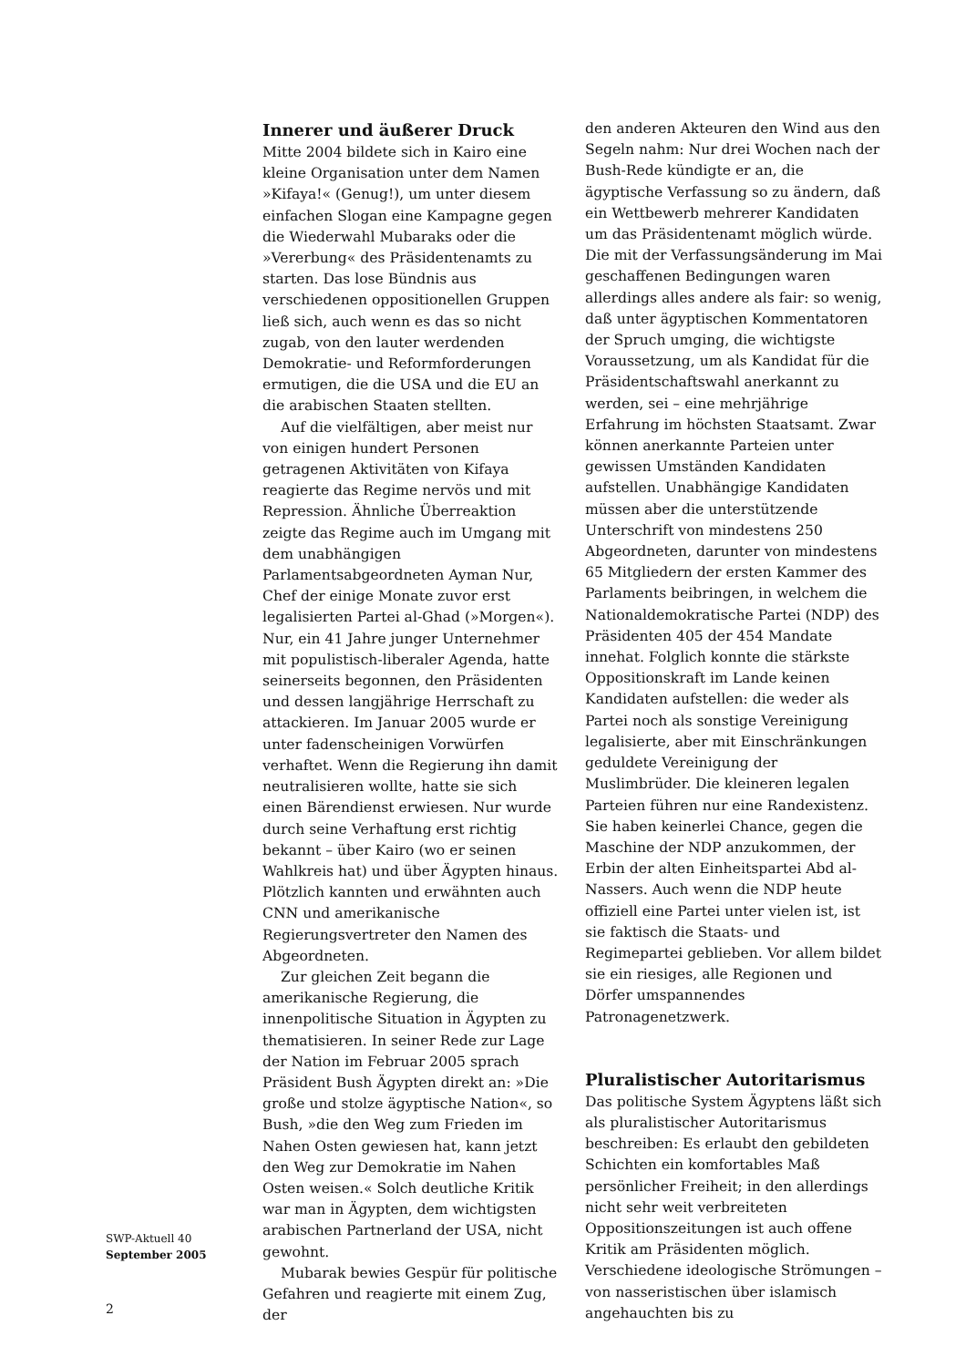Innerer und äußerer Druck
Mitte 2004 bildete sich in Kairo eine kleine Organisation unter dem Namen »Kifaya!« (Genug!), um unter diesem einfachen Slogan eine Kampagne gegen die Wiederwahl Mubaraks oder die »Vererbung« des Präsidentenamts zu starten. Das lose Bündnis aus verschiedenen oppositionellen Gruppen ließ sich, auch wenn es das so nicht zugab, von den lauter werdenden Demokratie- und Reformforderungen ermutigen, die die USA und die EU an die arabischen Staaten stellten.
Auf die vielfältigen, aber meist nur von einigen hundert Personen getragenen Aktivitäten von Kifaya reagierte das Regime nervös und mit Repression. Ähnliche Überreaktion zeigte das Regime auch im Umgang mit dem unabhängigen Parlamentsabgeordneten Ayman Nur, Chef der einige Monate zuvor erst legalisierten Partei al-Ghad (»Morgen«). Nur, ein 41 Jahre junger Unternehmer mit populistisch-liberaler Agenda, hatte seinerseits begonnen, den Präsidenten und dessen langjährige Herrschaft zu attackieren. Im Januar 2005 wurde er unter fadenscheinigen Vorwürfen verhaftet. Wenn die Regierung ihn damit neutralisieren wollte, hatte sie sich einen Bärendienst erwiesen. Nur wurde durch seine Verhaftung erst richtig bekannt – über Kairo (wo er seinen Wahlkreis hat) und über Ägypten hinaus. Plötzlich kannten und erwähnten auch CNN und amerikanische Regierungsvertreter den Namen des Abgeordneten.
Zur gleichen Zeit begann die amerikanische Regierung, die innenpolitische Situation in Ägypten zu thematisieren. In seiner Rede zur Lage der Nation im Februar 2005 sprach Präsident Bush Ägypten direkt an: »Die große und stolze ägyptische Nation«, so Bush, »die den Weg zum Frieden im Nahen Osten gewiesen hat, kann jetzt den Weg zur Demokratie im Nahen Osten weisen.« Solch deutliche Kritik war man in Ägypten, dem wichtigsten arabischen Partnerland der USA, nicht gewohnt.
Mubarak bewies Gespür für politische Gefahren und reagierte mit einem Zug, der
den anderen Akteuren den Wind aus den Segeln nahm: Nur drei Wochen nach der Bush-Rede kündigte er an, die ägyptische Verfassung so zu ändern, daß ein Wettbewerb mehrerer Kandidaten um das Präsidentenamt möglich würde. Die mit der Verfassungsänderung im Mai geschaffenen Bedingungen waren allerdings alles andere als fair: so wenig, daß unter ägyptischen Kommentatoren der Spruch umging, die wichtigste Voraussetzung, um als Kandidat für die Präsidentschaftswahl anerkannt zu werden, sei – eine mehrjährige Erfahrung im höchsten Staatsamt. Zwar können anerkannte Parteien unter gewissen Umständen Kandidaten aufstellen. Unabhängige Kandidaten müssen aber die unterstützende Unterschrift von mindestens 250 Abgeordneten, darunter von mindestens 65 Mitgliedern der ersten Kammer des Parlaments beibringen, in welchem die Nationaldemokratische Partei (NDP) des Präsidenten 405 der 454 Mandate innehat. Folglich konnte die stärkste Oppositionskraft im Lande keinen Kandidaten aufstellen: die weder als Partei noch als sonstige Vereinigung legalisierte, aber mit Einschränkungen geduldete Vereinigung der Muslimbrüder. Die kleineren legalen Parteien führen nur eine Randexistenz. Sie haben keinerlei Chance, gegen die Maschine der NDP anzukommen, der Erbin der alten Einheitspartei Abd al-Nassers. Auch wenn die NDP heute offiziell eine Partei unter vielen ist, ist sie faktisch die Staats- und Regimepartei geblieben. Vor allem bildet sie ein riesiges, alle Regionen und Dörfer umspannendes Patronagenetzwerk.
Pluralistischer Autoritarismus
Das politische System Ägyptens läßt sich als pluralistischer Autoritarismus beschreiben: Es erlaubt den gebildeten Schichten ein komfortables Maß persönlicher Freiheit; in den allerdings nicht sehr weit verbreiteten Oppositionszeitungen ist auch offene Kritik am Präsidenten möglich. Verschiedene ideologische Strömungen – von nasseristischen über islamisch angehauchten bis zu
SWP-Aktuell 40
September 2005
2